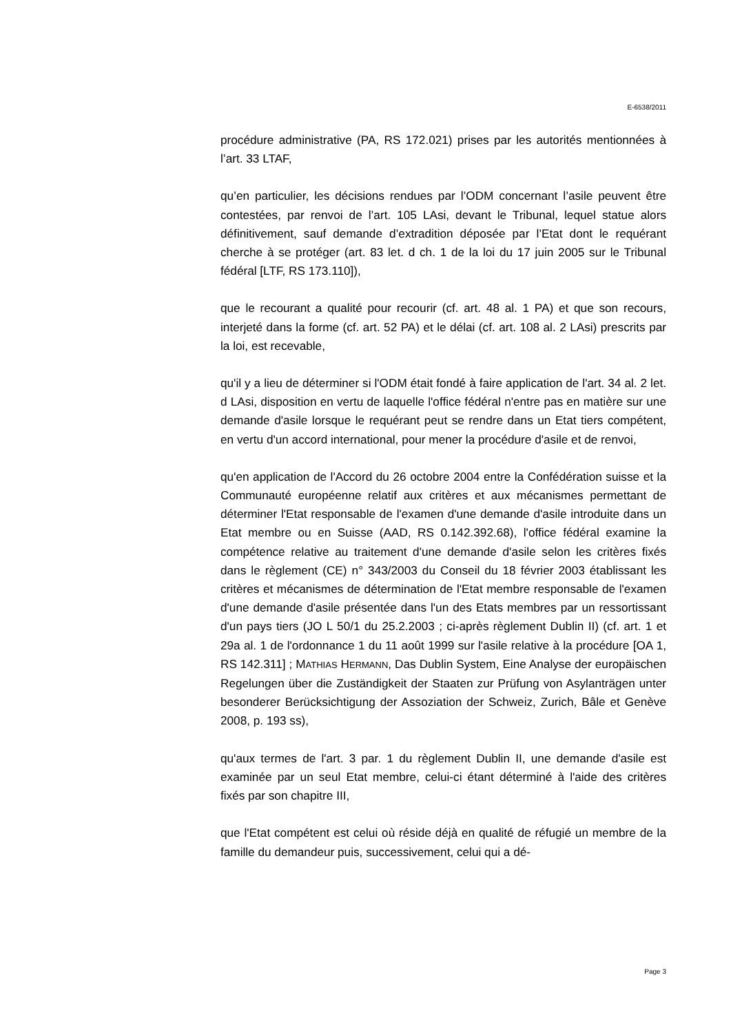E-6538/2011
procédure administrative (PA, RS 172.021) prises par les autorités mentionnées à l’art. 33 LTAF,
qu’en particulier, les décisions rendues par l’ODM concernant l’asile peuvent être contestées, par renvoi de l’art. 105 LAsi, devant le Tribunal, lequel statue alors définitivement, sauf demande d’extradition déposée par l’Etat dont le requérant cherche à se protéger (art. 83 let. d ch. 1 de la loi du 17 juin 2005 sur le Tribunal fédéral [LTF, RS 173.110]),
que le recourant a qualité pour recourir (cf. art. 48 al. 1 PA) et que son recours, interjeté dans la forme (cf. art. 52 PA) et le délai (cf. art. 108 al. 2 LAsi) prescrits par la loi, est recevable,
qu'il y a lieu de déterminer si l'ODM était fondé à faire application de l'art. 34 al. 2 let. d LAsi, disposition en vertu de laquelle l'office fédéral n'entre pas en matière sur une demande d'asile lorsque le requérant peut se rendre dans un Etat tiers compétent, en vertu d'un accord international, pour mener la procédure d'asile et de renvoi,
qu'en application de l'Accord du 26 octobre 2004 entre la Confédération suisse et la Communauté européenne relatif aux critères et aux mécanismes permettant de déterminer l'Etat responsable de l'examen d'une demande d'asile introduite dans un Etat membre ou en Suisse (AAD, RS 0.142.392.68), l'office fédéral examine la compétence relative au traitement d'une demande d'asile selon les critères fixés dans le règlement (CE) n° 343/2003 du Conseil du 18 février 2003 établissant les critères et mécanismes de détermination de l'Etat membre responsable de l'examen d'une demande d'asile présentée dans l'un des Etats membres par un ressortissant d'un pays tiers (JO L 50/1 du 25.2.2003 ; ci-après règlement Dublin II) (cf. art. 1 et 29a al. 1 de l'ordonnance 1 du 11 août 1999 sur l'asile relative à la procédure [OA 1, RS 142.311] ; MATHIAS HERMANN, Das Dublin System, Eine Analyse der europäischen Regelungen über die Zuständigkeit der Staaten zur Prüfung von Asylanträgen unter besonderer Berücksichtigung der Assoziation der Schweiz, Zurich, Bâle et Genève 2008, p. 193 ss),
qu'aux termes de l'art. 3 par. 1 du règlement Dublin II, une demande d'asile est examinée par un seul Etat membre, celui-ci étant déterminé à l'aide des critères fixés par son chapitre III,
que l'Etat compétent est celui où réside déjà en qualité de réfugié un membre de la famille du demandeur puis, successivement, celui qui a dé-
Page 3